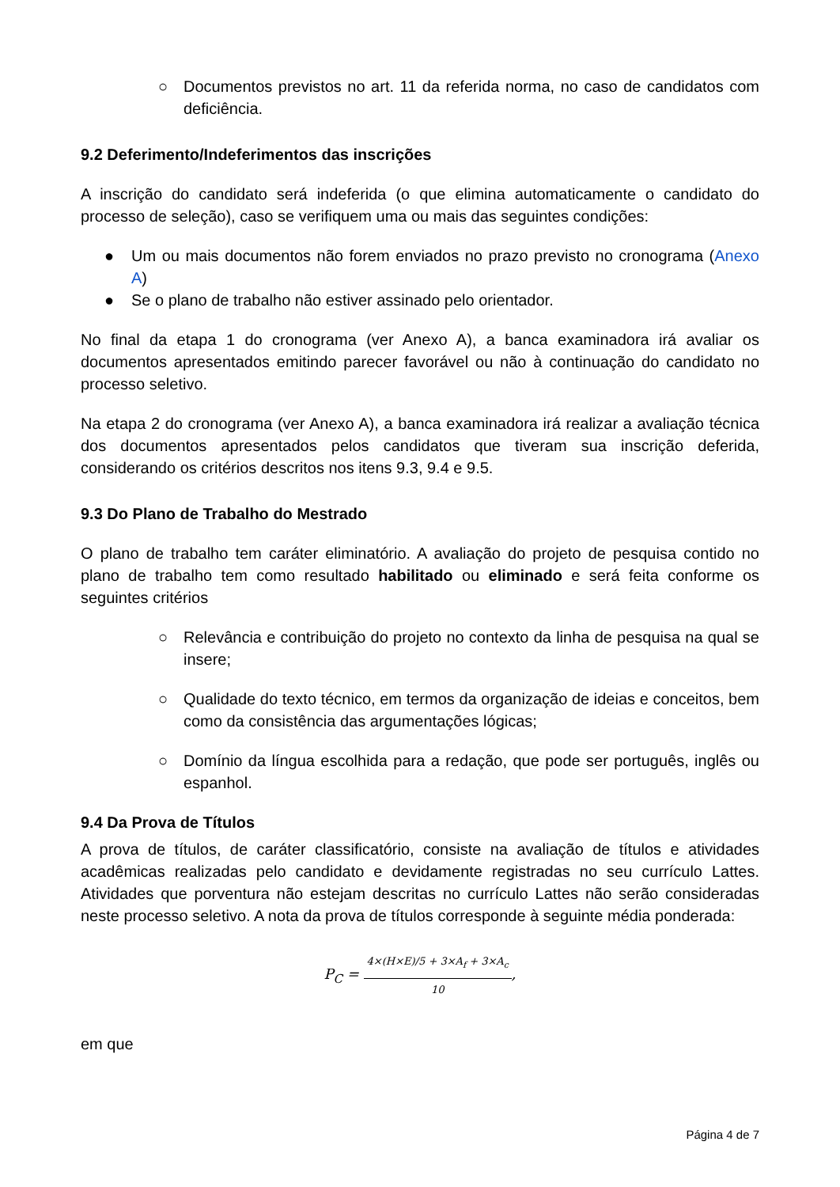○ Documentos previstos no art. 11 da referida norma, no caso de candidatos com deficiência.
9.2 Deferimento/Indeferimentos das inscrições
A inscrição do candidato será indeferida (o que elimina automaticamente o candidato do processo de seleção), caso se verifiquem uma ou mais das seguintes condições:
● Um ou mais documentos não forem enviados no prazo previsto no cronograma (Anexo A)
● Se o plano de trabalho não estiver assinado pelo orientador.
No final da etapa 1 do cronograma (ver Anexo A), a banca examinadora irá avaliar os documentos apresentados emitindo parecer favorável ou não à continuação do candidato no processo seletivo.
Na etapa 2 do cronograma (ver Anexo A), a banca examinadora irá realizar a avaliação técnica dos documentos apresentados pelos candidatos que tiveram sua inscrição deferida, considerando os critérios descritos nos itens 9.3, 9.4 e 9.5.
9.3 Do Plano de Trabalho do Mestrado
O plano de trabalho tem caráter eliminatório. A avaliação do projeto de pesquisa contido no plano de trabalho tem como resultado habilitado ou eliminado e será feita conforme os seguintes critérios
○ Relevância e contribuição do projeto no contexto da linha de pesquisa na qual se insere;
○ Qualidade do texto técnico, em termos da organização de ideias e conceitos, bem como da consistência das argumentações lógicas;
○ Domínio da língua escolhida para a redação, que pode ser português, inglês ou espanhol.
9.4 Da Prova de Títulos
A prova de títulos, de caráter classificatório, consiste na avaliação de títulos e atividades acadêmicas realizadas pelo candidato e devidamente registradas no seu currículo Lattes. Atividades que porventura não estejam descritas no currículo Lattes não serão consideradas neste processo seletivo. A nota da prova de títulos corresponde à seguinte média ponderada:
P<sub>C</sub> =
4×(H×E)/5 + 3×A<sub>f</sub> + 3×A<sub>c</sub>
10
,
em que
Página 4 de 7